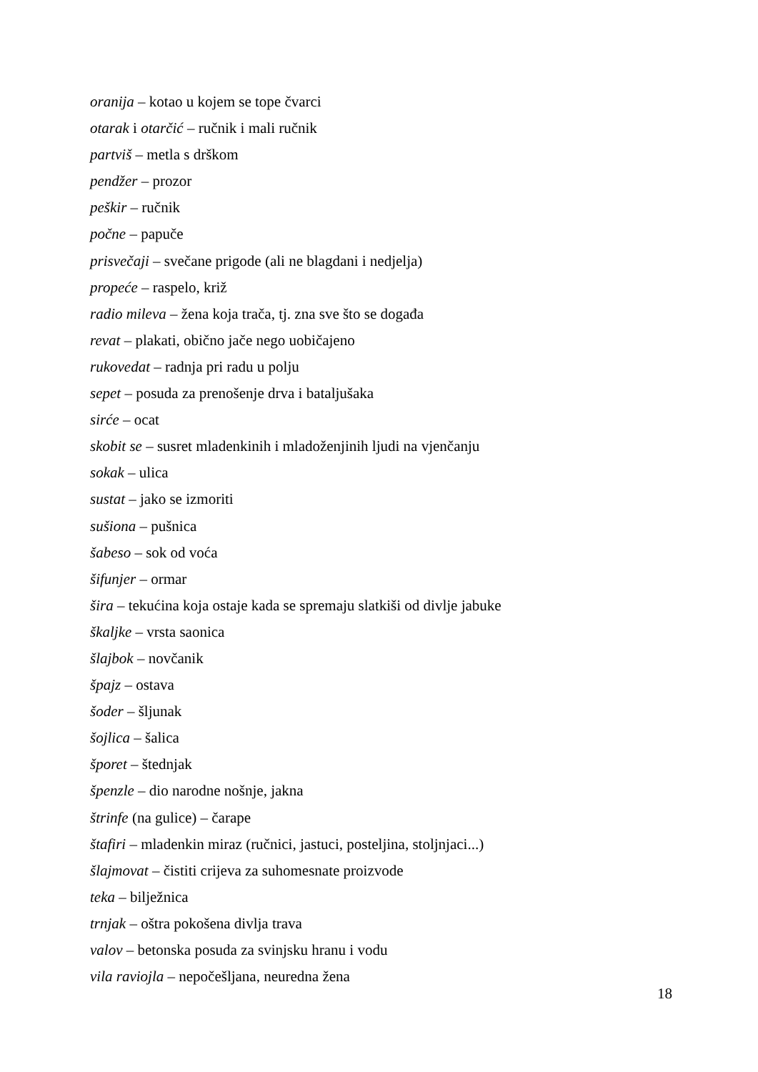oranija – kotao u kojem se tope čvarci
otarak i otarčić – ručnik i mali ručnik
partviš – metla s drškom
pendžer – prozor
peškir – ručnik
počne – papuče
prisvečaji – svečane prigode (ali ne blagdani i nedjelja)
propeće – raspelo, križ
radio mileva – žena koja trača, tj. zna sve što se događa
revat – plakati, obično jače nego uobičajeno
rukovedat – radnja pri radu u polju
sepet – posuda za prenošenje drva i bataljušaka
sirće – ocat
skobit se – susret mladenkinih i mladoženjinih ljudi na vjenčanju
sokak – ulica
sustat – jako se izmoriti
sušiona – pušnica
šabeso – sok od voća
šifunjer – ormar
šira – tekućina koja ostaje kada se spremaju slatkiši od divlje jabuke
škaljke – vrsta saonica
šlajbok – novčanik
špajz – ostava
šoder – šljunak
šojlica – šalica
šporet – štednjak
špenzle – dio narodne nošnje, jakna
štrinfe (na gulice) – čarape
štafiri – mladenkin miraz (ručnici, jastuci, posteljina, stoljnjaci...)
šlajmovat – čistiti crijeva za suhomesnate proizvode
teka – bilježnica
trnjak – oštra pokošena divlja trava
valov – betonska posuda za svinjsku hranu i vodu
vila raviojla – nepočešljana, neuredna žena
18